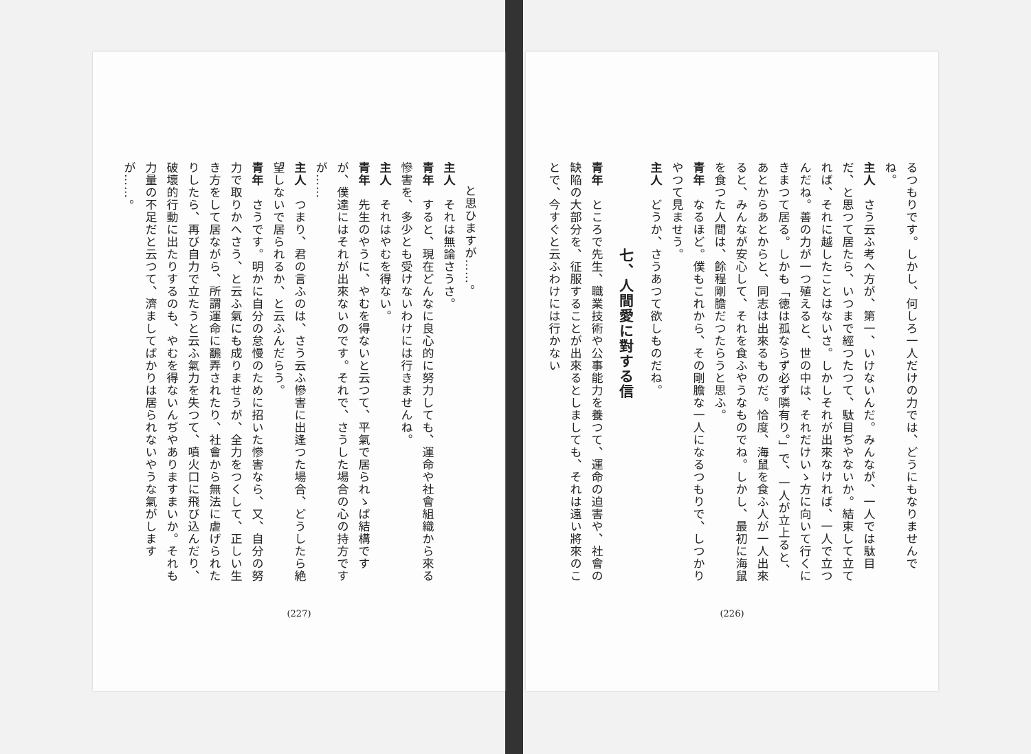るつもりです。しかし、何しろ一人だけの力では、どうにもなりませんでね。
主人　さう云ふ考へ方が、第一、いけないんだ。みんなが、一人では駄目だ、と思つて居たら、いつまで經つたつて、駄目ぢやないか。結束して立てれば、それに越したことはないさ。しかしそれが出來なければ、一人で立つんだね。善の力が一つ殖えると、世の中は、それだけいゝ方に向いて行くにきまつて居る。しかも「徳は孤ならず必ず隣有り。」で、一人が立上ると、あとからあとからと、同志は出來るものだ。恰度、海鼠を食ふ人が一人出來ると、みんなが安心して、それを食ふやうなものでね。しかし、最初に海鼠を食つた人間は、餘程剛膽だつたらうと思ふ。
青年　なるほど。僕もこれから、その剛膽な一人になるつもりで、しつかりやつて見ませう。
主人　どうか、さうあつて欲しものだね。
七、人間愛に對する信
青年　ところで先生、職業技術や公事能力を養つて、運命の迫害や、社會の缺陥の大部分を、征服することが出來るとしましても、それは遠い將來のことで、今すぐと云ふわけには行かない
(226)
と思ひますが……。
主人　それは無論さうさ。
青年　すると、現在どんなに良心的に努力しても、運命や社會組織から來る慘害を、多少とも受けないわけには行きませんね。
主人　それはやむを得ない。
青年　先生のやうに、やむを得ないと云つて、平氣で居られゝば結構ですが、僕達にはそれが出來ないのです。それで、さうした場合の心の持方ですが……
主人　つまり、君の言ふのは、さう云ふ慘害に出逢つた場合、どうしたら絶望しないで居られるか、と云ふんだらう。
青年　さうです。明かに自分の怠慢のために招いた慘害なら、又、自分の努力で取りかへさう、と云ふ氣にも成りませうが、全力をつくして、正しい生き方をして居ながら、所謂運命に飜弄されたり、社會から無法に虐げられたりしたら、再び自力で立たうと云ふ氣力を失つて、噴火口に飛び込んだり、破壞的行動に出たりするのも、やむを得ないんぢやありますまいか。それも力量の不足だと云つて、濟ましてばかりは居られないやうな氣がしますが……。
(227)